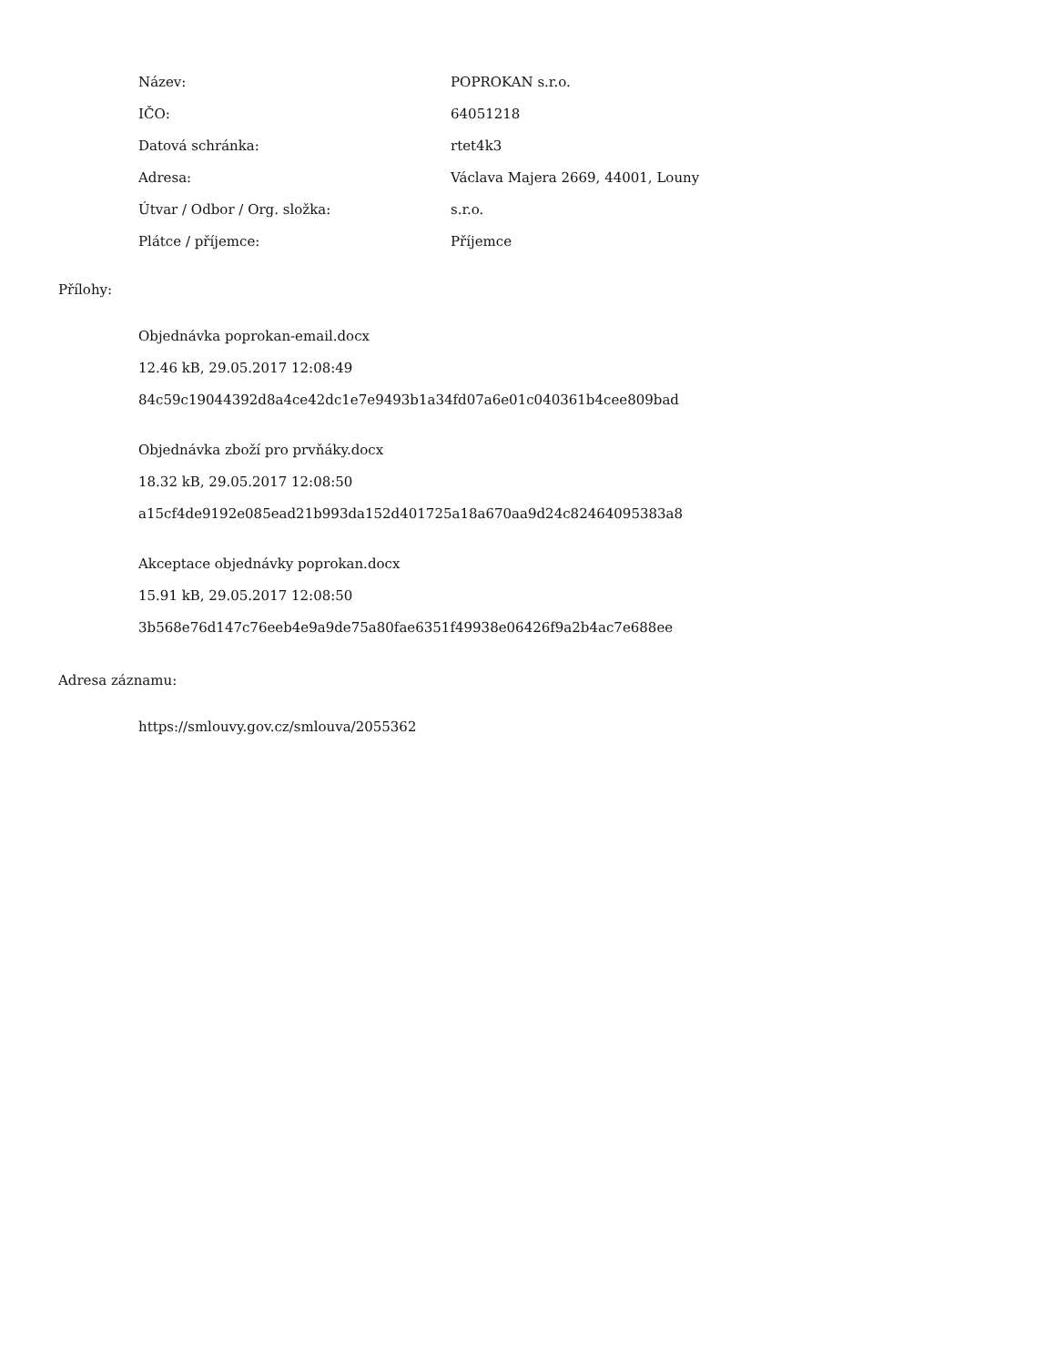| Název: | POPROKAN s.r.o. |
| IČO: | 64051218 |
| Datová schránka: | rtet4k3 |
| Adresa: | Václava Majera 2669, 44001, Louny |
| Útvar / Odbor / Org. složka: | s.r.o. |
| Plátce / příjemce: | Příjemce |
Přílohy:
Objednávka poprokan-email.docx
12.46 kB, 29.05.2017 12:08:49
84c59c19044392d8a4ce42dc1e7e9493b1a34fd07a6e01c040361b4cee809bad
Objednávka zboží pro prvňáky.docx
18.32 kB, 29.05.2017 12:08:50
a15cf4de9192e085ead21b993da152d401725a18a670aa9d24c82464095383a8
Akceptace objednávky poprokan.docx
15.91 kB, 29.05.2017 12:08:50
3b568e76d147c76eeb4e9a9de75a80fae6351f49938e06426f9a2b4ac7e688ee
Adresa záznamu:
https://smlouvy.gov.cz/smlouva/2055362